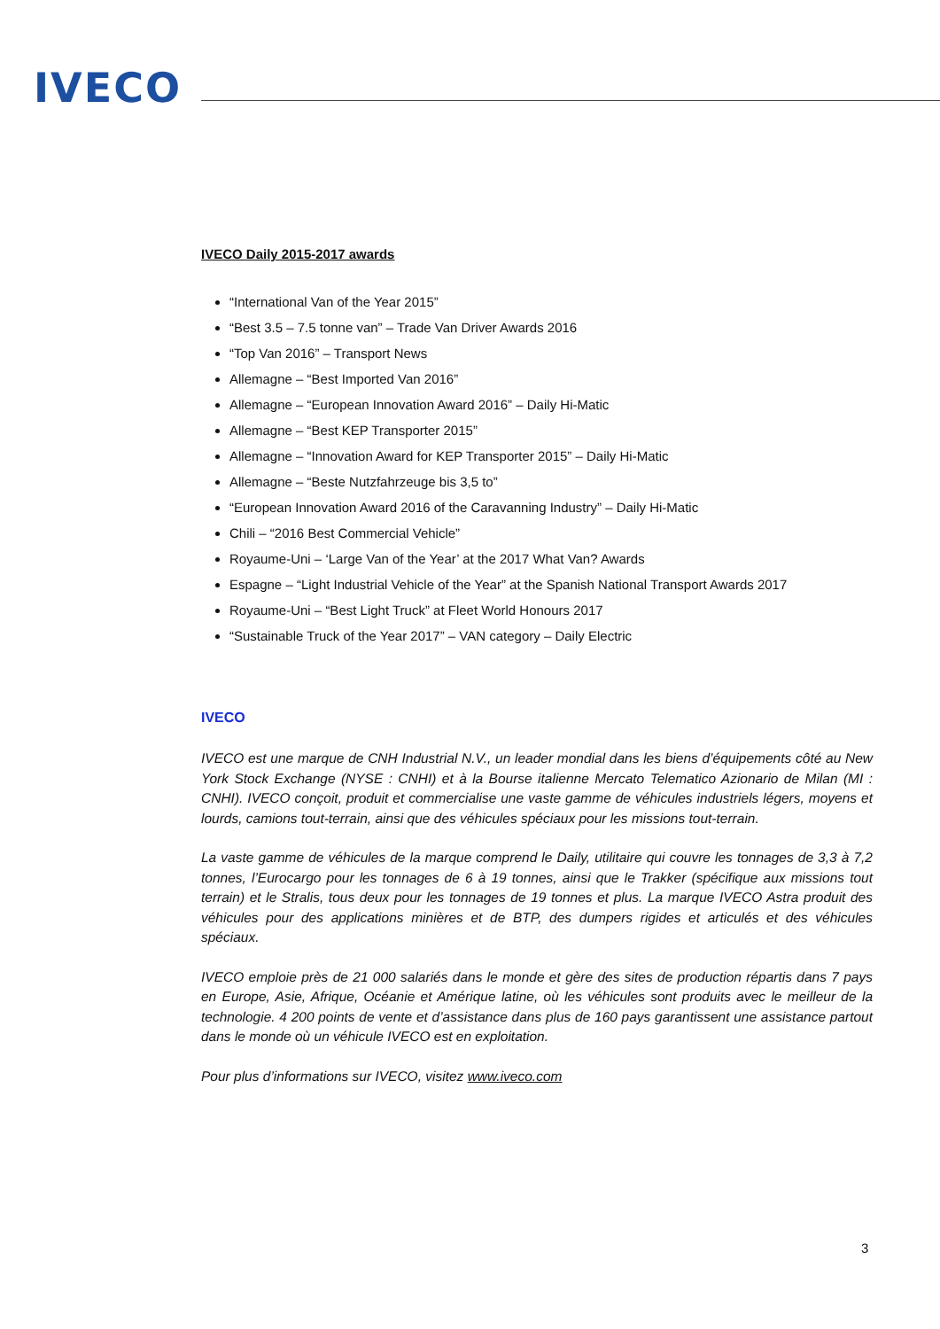IVECO
IVECO Daily 2015-2017 awards
“International Van of the Year 2015”
“Best 3.5 – 7.5 tonne van” – Trade Van Driver Awards 2016
“Top Van 2016” – Transport News
Allemagne – “Best Imported Van 2016”
Allemagne – “European Innovation Award 2016” – Daily Hi-Matic
Allemagne – “Best KEP Transporter 2015”
Allemagne – “Innovation Award for KEP Transporter 2015” – Daily Hi-Matic
Allemagne – “Beste Nutzfahrzeuge bis 3,5 to”
“European Innovation Award 2016 of the Caravanning Industry” – Daily Hi-Matic
Chili – “2016 Best Commercial Vehicle”
Royaume-Uni – ‘Large Van of the Year’ at the 2017 What Van? Awards
Espagne – “Light Industrial Vehicle of the Year” at the Spanish National Transport Awards 2017
Royaume-Uni – “Best Light Truck” at Fleet World Honours 2017
“Sustainable Truck of the Year 2017” – VAN category – Daily Electric
IVECO
IVECO est une marque de CNH Industrial N.V., un leader mondial dans les biens d’équipements côté au New York Stock Exchange (NYSE : CNHI) et à la Bourse italienne Mercato Telematico Azionario de Milan (MI : CNHI). IVECO conçoit, produit et commercialise une vaste gamme de véhicules industriels légers, moyens et lourds, camions tout-terrain, ainsi que des véhicules spéciaux pour les missions tout-terrain.
La vaste gamme de véhicules de la marque comprend le Daily, utilitaire qui couvre les tonnages de 3,3 à 7,2 tonnes, l’Eurocargo pour les tonnages de 6 à 19 tonnes, ainsi que le Trakker (spécifique aux missions tout terrain) et le Stralis, tous deux pour les tonnages de 19 tonnes et plus. La marque IVECO Astra produit des véhicules pour des applications minières et de BTP, des dumpers rigides et articulés et des véhicules spéciaux.
IVECO emploie près de 21 000 salariés dans le monde et gère des sites de production répartis dans 7 pays en Europe, Asie, Afrique, Océanie et Amérique latine, où les véhicules sont produits avec le meilleur de la technologie. 4 200 points de vente et d’assistance dans plus de 160 pays garantissent une assistance partout dans le monde où un véhicule IVECO est en exploitation.
Pour plus d’informations sur IVECO, visitez www.iveco.com
3